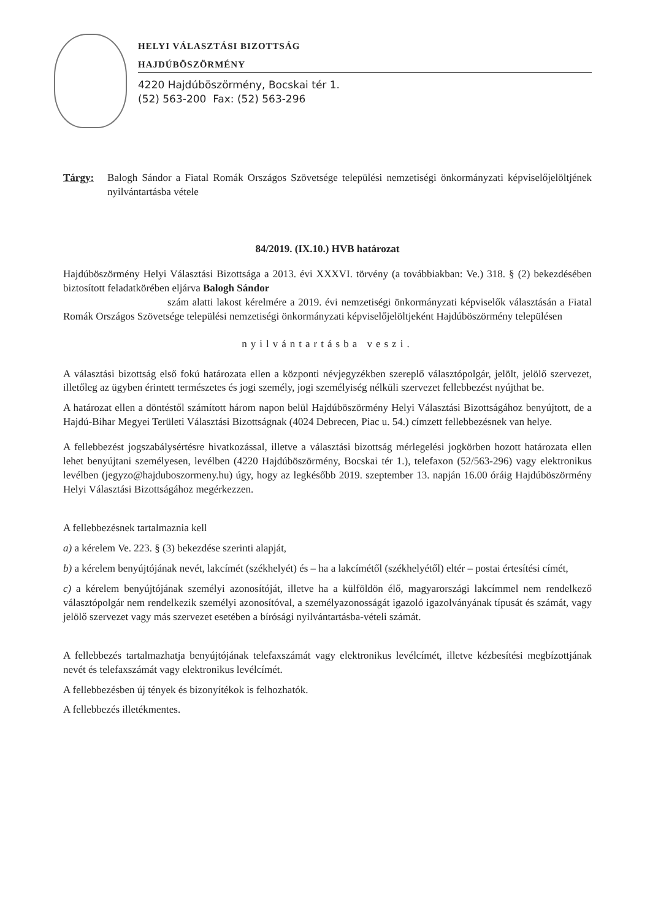HELYI VÁLASZTÁSI BIZOTTSÁG
HAJDÚBÖSZÖRMÉNY
4220 Hajdúböszörmény, Bocskai tér 1.
(52) 563-200 Fax: (52) 563-296
Tárgy: Balogh Sándor a Fiatal Romák Országos Szövetsége települési nemzetiségi önkormányzati képviselőjelöltjének nyilvántartásba vétele
84/2019. (IX.10.) HVB határozat
Hajdúböszörmény Helyi Választási Bizottsága a 2013. évi XXXVI. törvény (a továbbiakban: Ve.) 318. § (2) bekezdésében biztosított feladatkörében eljárva Balogh Sándor
szám alatti lakost kérelmére a 2019. évi nemzetiségi önkormányzati képviselők választásán a Fiatal Romák Országos Szövetsége települési nemzetiségi önkormányzati képviselőjelöltjeként Hajdúböszörmény településen
nyilvántartásba veszi.
A választási bizottság első fokú határozata ellen a központi névjegyzékben szereplő választópolgár, jelölt, jelölő szervezet, illetőleg az ügyben érintett természetes és jogi személy, jogi személyiség nélküli szervezet fellebbezést nyújthat be.
A határozat ellen a döntéstől számított három napon belül Hajdúböszörmény Helyi Választási Bizottságához benyújtott, de a Hajdú-Bihar Megyei Területi Választási Bizottságnak (4024 Debrecen, Piac u. 54.) címzett fellebbezésnek van helye.
A fellebbezést jogszabálysértésre hivatkozással, illetve a választási bizottság mérlegelési jogkörben hozott határozata ellen lehet benyújtani személyesen, levélben (4220 Hajdúböszörmény, Bocskai tér 1.), telefaxon (52/563-296) vagy elektronikus levélben (jegyzo@hajduboszormeny.hu) úgy, hogy az legkésőbb 2019. szeptember 13. napján 16.00 óráig Hajdúböszörmény Helyi Választási Bizottságához megérkezzen.
A fellebbezésnek tartalmaznia kell
a) a kérelem Ve. 223. § (3) bekezdése szerinti alapját,
b) a kérelem benyújtójának nevét, lakcímét (székhelyét) és – ha a lakcímétől (székhelyétől) eltér – postai értesítési címét,
c) a kérelem benyújtójának személyi azonosítóját, illetve ha a külföldön élő, magyarországi lakcímmel nem rendelkező választópolgár nem rendelkezik személyi azonosítóval, a személyazonosságát igazoló igazolványának típusát és számát, vagy jelölő szervezet vagy más szervezet esetében a bírósági nyilvántartásba-vételi számát.
A fellebbezés tartalmazhatja benyújtójának telefaxszámát vagy elektronikus levélcímét, illetve kézbesítési megbízottjának nevét és telefaxszámát vagy elektronikus levélcímét.
A fellebbezésben új tények és bizonyítékok is felhozhatók.
A fellebbezés illetékmentes.